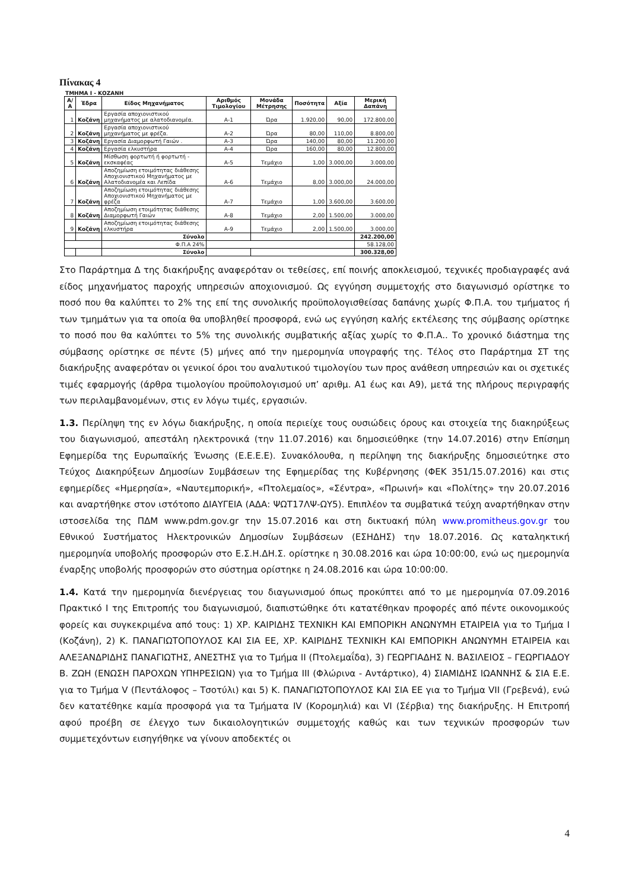Πίνακας 4
ΤΜΗΜΑ Ι - ΚΟΖΑΝΗ
| Α/Α | Έδρα | Είδος Μηχανήματος | Αριθμός Τιμολογίου | Μονάδα Μέτρησης | Ποσότητα | Αξία | Μερική Δαπάνη |
| --- | --- | --- | --- | --- | --- | --- | --- |
| 1 | Κοζάνη | Εργασία αποχιονιστικού μηχανήματος με αλατοδιανομέα. | Α-1 | Ώρα | 1.920,00 | 90,00 | 172.800,00 |
| 2 | Κοζάνη | Εργασία αποχιονιστικού μηχανήματος με φρέζα. | Α-2 | Ώρα | 80,00 | 110,00 | 8.800,00 |
| 3 | Κοζάνη | Εργασία Διαμορφωτή Γαιών . | Α-3 | Ώρα | 140,00 | 80,00 | 11.200,00 |
| 4 | Κοζάνη | Εργασία ελκυστήρα | Α-4 | Ώρα | 160,00 | 80,00 | 12.800,00 |
| 5 | Κοζάνη | Μίσθωση φορτωτή ή φορτωτή - εκσκαφέας | Α-5 | Τεμάχιο | 1,00 | 3.000,00 | 3.000,00 |
| 6 | Κοζάνη | Αποζημίωση ετοιμότητας διάθεσης Αποχιονιστικού Μηχανήματος με Αλατοδιανομέα και Λεπίδα | Α-6 | Τεμάχιο | 8,00 | 3.000,00 | 24.000,00 |
| 7 | Κοζάνη | Αποζημίωση ετοιμότητας διάθεσης Αποχιονιστικού Μηχανήματος με φρέζα | Α-7 | Τεμάχιο | 1,00 | 3.600,00 | 3.600,00 |
| 8 | Κοζάνη | Αποζημίωση ετοιμότητας διάθεσης Διαμορφωτή Γαιών | Α-8 | Τεμάχιο | 2,00 | 1.500,00 | 3.000,00 |
| 9 | Κοζάνη | Αποζημίωση ετοιμότητας διάθεσης ελκυστήρα | Α-9 | Τεμάχιο | 2,00 | 1.500,00 | 3.000,00 |
| | | Σύνολο | | | | | 242.200,00 |
| | | Φ.Π.Α 24% | | | | | 58.128,00 |
| | | Σύνολο | | | | | 300.328,00 |
Στο Παράρτημα Δ της διακήρυξης αναφερόταν οι τεθείσες, επί ποινής αποκλεισμού, τεχνικές προδιαγραφές ανά είδος μηχανήματος παροχής υπηρεσιών αποχιονισμού. Ως εγγύηση συμμετοχής στο διαγωνισμό ορίστηκε το ποσό που θα καλύπτει το 2% της επί της συνολικής προϋπολογισθείσας δαπάνης χωρίς Φ.Π.Α. του τμήματος ή των τμημάτων για τα οποία θα υποβληθεί προσφορά, ενώ ως εγγύηση καλής εκτέλεσης της σύμβασης ορίστηκε το ποσό που θα καλύπτει το 5% της συνολικής συμβατικής αξίας χωρίς το Φ.Π.Α.. Το χρονικό διάστημα της σύμβασης ορίστηκε σε πέντε (5) μήνες από την ημερομηνία υπογραφής της. Τέλος στο Παράρτημα ΣΤ της διακήρυξης αναφερόταν οι γενικοί όροι του αναλυτικού τιμολογίου των προς ανάθεση υπηρεσιών και οι σχετικές τιμές εφαρμογής (άρθρα τιμολογίου προϋπολογισμού υπ’ αριθμ. Α1 έως και Α9), μετά της πλήρους περιγραφής των περιλαμβανομένων, στις εν λόγω τιμές, εργασιών.
1.3. Περίληψη της εν λόγω διακήρυξης, η οποία περιείχε τους ουσιώδεις όρους και στοιχεία της διακηρύξεως του διαγωνισμού, απεστάλη ηλεκτρονικά (την 11.07.2016) και δημοσιεύθηκε (την 14.07.2016) στην Επίσημη Εφημερίδα της Ευρωπαϊκής Ένωσης (Ε.Ε.Ε.Ε). Συνακόλουθα, η περίληψη της διακήρυξης δημοσιεύτηκε στο Τεύχος Διακηρύξεων Δημοσίων Συμβάσεων της Εφημερίδας της Κυβέρνησης (ΦΕΚ 351/15.07.2016) και στις εφημερίδες «Ημερησία», «Ναυτεμπορική», «Πτολεμαίος», «Σέντρα», «Πρωινή» και «Πολίτης» την 20.07.2016 και αναρτήθηκε στον ιστότοπο ΔΙΑΥΓΕΙΑ (ΑΔΑ: ΨΩΤ17ΛΨ-ΩΥ5). Επιπλέον τα συμβατικά τεύχη αναρτήθηκαν στην ιστοσελίδα της ΠΔΜ www.pdm.gov.gr την 15.07.2016 και στη δικτυακή πύλη www.promitheus.gov.gr του Εθνικού Συστήματος Ηλεκτρονικών Δημοσίων Συμβάσεων (ΕΣΗΔΗΣ) την 18.07.2016. Ως καταληκτική ημερομηνία υποβολής προσφορών στο Ε.Σ.Η.ΔΗ.Σ. ορίστηκε η 30.08.2016 και ώρα 10:00:00, ενώ ως ημερομηνία έναρξης υποβολής προσφορών στο σύστημα ορίστηκε η 24.08.2016 και ώρα 10:00:00.
1.4. Κατά την ημερομηνία διενέργειας του διαγωνισμού όπως προκύπτει από το με ημερομηνία 07.09.2016 Πρακτικό Ι της Επιτροπής του διαγωνισμού, διαπιστώθηκε ότι κατατέθηκαν προφορές από πέντε οικονομικούς φορείς και συγκεκριμένα από τους: 1) ΧΡ. ΚΑΙΡΙΔΗΣ ΤΕΧΝΙΚΗ ΚΑΙ ΕΜΠΟΡΙΚΗ ΑΝΩΝΥΜΗ ΕΤΑΙΡΕΙΑ για το Τμήμα Ι (Κοζάνη), 2) Κ. ΠΑΝΑΓΙΩΤΟΠΟΥΛΟΣ ΚΑΙ ΣΙΑ ΕΕ, ΧΡ. ΚΑΙΡΙΔΗΣ ΤΕΧΝΙΚΗ ΚΑΙ ΕΜΠΟΡΙΚΗ ΑΝΩΝΥΜΗ ΕΤΑΙΡΕΙΑ και ΑΛΕΞΑΝΔΡΙΔΗΣ ΠΑΝΑΓΙΩΤΗΣ, ΑΝΕΣΤΗΣ για το Τμήμα ΙΙ (Πτολεμαΐδα), 3) ΓΕΩΡΓΙΑΔΗΣ Ν. ΒΑΣΙΛΕΙΟΣ – ΓΕΩΡΓΙΑΔΟΥ Β. ΖΩΗ (ΕΝΩΣΗ ΠΑΡΟΧΩΝ ΥΠΗΡΕΣΙΩΝ) για το Τμήμα ΙΙΙ (Φλώρινα - Αντάρτικο), 4) ΣΙΑΜΙΔΗΣ ΙΩΑΝΝΗΣ & ΣΙΑ Ε.Ε. για το Τμήμα V (Πεντάλοφος – Τσοτύλι) και 5) Κ. ΠΑΝΑΓΙΩΤΟΠΟΥΛΟΣ ΚΑΙ ΣΙΑ ΕΕ για το Τμήμα VII (Γρεβενά), ενώ δεν κατατέθηκε καμία προσφορά για τα Τμήματα IV (Κορομηλιά) και VI (Σέρβια) της διακήρυξης. Η Επιτροπή αφού προέβη σε έλεγχο των δικαιολογητικών συμμετοχής καθώς και των τεχνικών προσφορών των συμμετεχόντων εισηγήθηκε να γίνουν αποδεκτές οι
4